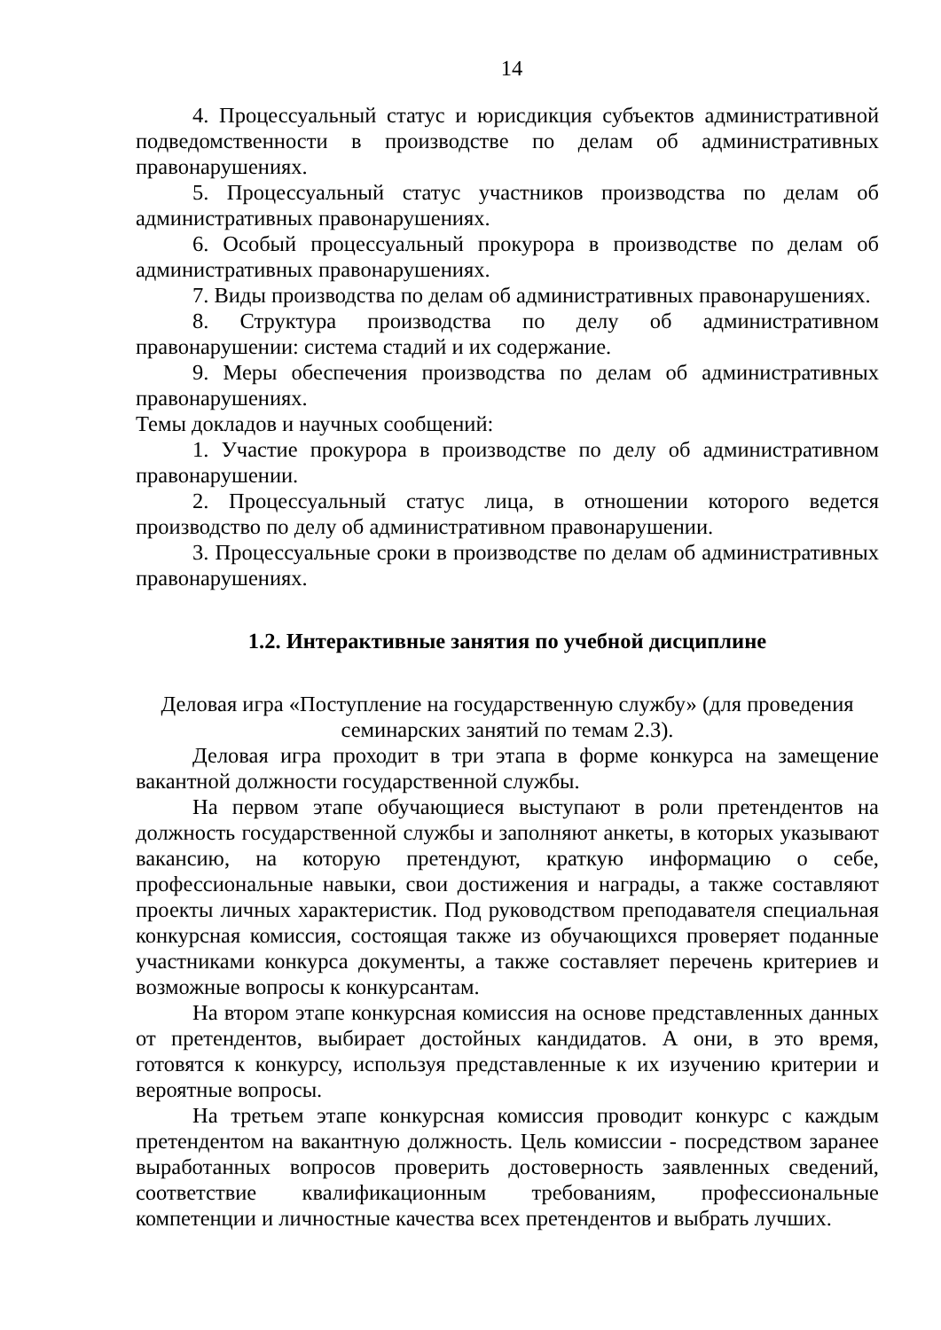14
4. Процессуальный статус и юрисдикция субъектов административной подведомственности в производстве по делам об административных правонарушениях.
5. Процессуальный статус участников производства по делам об административных правонарушениях.
6. Особый процессуальный прокурора в производстве по делам об административных правонарушениях.
7. Виды производства по делам об административных правонарушениях.
8. Структура производства по делу об административном правонарушении: система стадий и их содержание.
9. Меры обеспечения производства по делам об административных правонарушениях.
Темы докладов и научных сообщений:
1. Участие прокурора в производстве по делу об административном правонарушении.
2. Процессуальный статус лица, в отношении которого ведется производство по делу об административном правонарушении.
3. Процессуальные сроки в производстве по делам об административных правонарушениях.
1.2. Интерактивные занятия по учебной дисциплине
Деловая игра «Поступление на государственную службу» (для проведения семинарских занятий по темам 2.3).
Деловая игра проходит в три этапа в форме конкурса на замещение вакантной должности государственной службы.
На первом этапе обучающиеся выступают в роли претендентов на должность государственной службы и заполняют анкеты, в которых указывают вакансию, на которую претендуют, краткую информацию о себе, профессиональные навыки, свои достижения и награды, а также составляют проекты личных характеристик. Под руководством преподавателя специальная конкурсная комиссия, состоящая также из обучающихся проверяет поданные участниками конкурса документы, а также составляет перечень критериев и возможные вопросы к конкурсантам.
На втором этапе конкурсная комиссия на основе представленных данных от претендентов, выбирает достойных кандидатов. А они, в это время, готовятся к конкурсу, используя представленные к их изучению критерии и вероятные вопросы.
На третьем этапе конкурсная комиссия проводит конкурс с каждым претендентом на вакантную должность. Цель комиссии - посредством заранее выработанных вопросов проверить достоверность заявленных сведений, соответствие квалификационным требованиям, профессиональные компетенции и личностные качества всех претендентов и выбрать лучших.